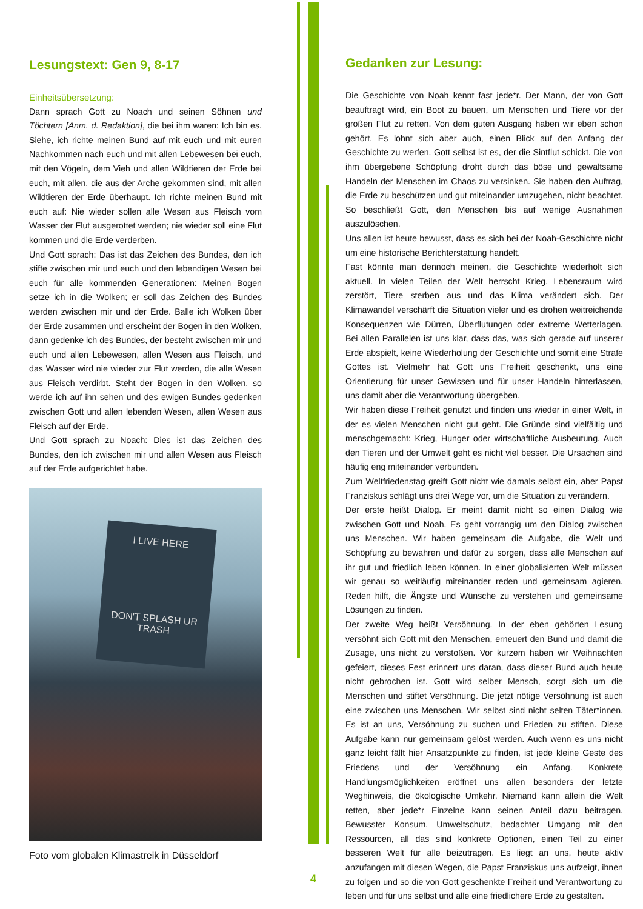Lesungstext: Gen 9, 8-17
Einheitsübersetzung:
Dann sprach Gott zu Noach und seinen Söhnen und Töchtern [Anm. d. Redaktion], die bei ihm waren: Ich bin es. Siehe, ich richte meinen Bund auf mit euch und mit euren Nachkommen nach euch und mit allen Lebewesen bei euch, mit den Vögeln, dem Vieh und allen Wildtieren der Erde bei euch, mit allen, die aus der Arche gekommen sind, mit allen Wildtieren der Erde überhaupt. Ich richte meinen Bund mit euch auf: Nie wieder sollen alle Wesen aus Fleisch vom Wasser der Flut ausgerottet werden; nie wieder soll eine Flut kommen und die Erde verderben.
Und Gott sprach: Das ist das Zeichen des Bundes, den ich stifte zwischen mir und euch und den lebendigen Wesen bei euch für alle kommenden Generationen: Meinen Bogen setze ich in die Wolken; er soll das Zeichen des Bundes werden zwischen mir und der Erde. Balle ich Wolken über der Erde zusammen und erscheint der Bogen in den Wolken, dann gedenke ich des Bundes, der besteht zwischen mir und euch und allen Lebewesen, allen Wesen aus Fleisch, und das Wasser wird nie wieder zur Flut werden, die alle Wesen aus Fleisch verdirbt. Steht der Bogen in den Wolken, so werde ich auf ihn sehen und des ewigen Bundes gedenken zwischen Gott und allen lebenden Wesen, allen Wesen aus Fleisch auf der Erde.
Und Gott sprach zu Noach: Dies ist das Zeichen des Bundes, den ich zwischen mir und allen Wesen aus Fleisch auf der Erde aufgerichtet habe.
I LIVE HERE
DON'T SPLASH UR TRASH
Foto vom globalen Klimastreik in Düsseldorf
Gedanken zur Lesung:
Die Geschichte von Noah kennt fast jede*r. Der Mann, der von Gott beauftragt wird, ein Boot zu bauen, um Menschen und Tiere vor der großen Flut zu retten. Von dem guten Ausgang haben wir eben schon gehört. Es lohnt sich aber auch, einen Blick auf den Anfang der Geschichte zu werfen. Gott selbst ist es, der die Sintflut schickt. Die von ihm übergebene Schöpfung droht durch das böse und gewaltsame Handeln der Menschen im Chaos zu versinken. Sie haben den Auftrag, die Erde zu beschützen und gut miteinander umzugehen, nicht beachtet. So beschließt Gott, den Menschen bis auf wenige Ausnahmen auszulöschen.
Uns allen ist heute bewusst, dass es sich bei der Noah-Geschichte nicht um eine historische Berichterstattung handelt.
Fast könnte man dennoch meinen, die Geschichte wiederholt sich aktuell. In vielen Teilen der Welt herrscht Krieg, Lebensraum wird zerstört, Tiere sterben aus und das Klima verändert sich. Der Klimawandel verschärft die Situation vieler und es drohen weitreichende Konsequenzen wie Dürren, Überflutungen oder extreme Wetterlagen. Bei allen Parallelen ist uns klar, dass das, was sich gerade auf unserer Erde abspielt, keine Wiederholung der Geschichte und somit eine Strafe Gottes ist. Vielmehr hat Gott uns Freiheit geschenkt, uns eine Orientierung für unser Gewissen und für unser Handeln hinterlassen, uns damit aber die Verantwortung übergeben.
Wir haben diese Freiheit genutzt und finden uns wieder in einer Welt, in der es vielen Menschen nicht gut geht. Die Gründe sind vielfältig und menschgemacht: Krieg, Hunger oder wirtschaftliche Ausbeutung. Auch den Tieren und der Umwelt geht es nicht viel besser. Die Ursachen sind häufig eng miteinander verbunden.
Zum Weltfriedenstag greift Gott nicht wie damals selbst ein, aber Papst Franziskus schlägt uns drei Wege vor, um die Situation zu verändern.
Der erste heißt Dialog. Er meint damit nicht so einen Dialog wie zwischen Gott und Noah. Es geht vorrangig um den Dialog zwischen uns Menschen. Wir haben gemeinsam die Aufgabe, die Welt und Schöpfung zu bewahren und dafür zu sorgen, dass alle Menschen auf ihr gut und friedlich leben können. In einer globalisierten Welt müssen wir genau so weitläufig miteinander reden und gemeinsam agieren. Reden hilft, die Ängste und Wünsche zu verstehen und gemeinsame Lösungen zu finden.
Der zweite Weg heißt Versöhnung. In der eben gehörten Lesung versöhnt sich Gott mit den Menschen, erneuert den Bund und damit die Zusage, uns nicht zu verstoßen. Vor kurzem haben wir Weihnachten gefeiert, dieses Fest erinnert uns daran, dass dieser Bund auch heute nicht gebrochen ist. Gott wird selber Mensch, sorgt sich um die Menschen und stiftet Versöhnung. Die jetzt nötige Versöhnung ist auch eine zwischen uns Menschen. Wir selbst sind nicht selten Täter*innen. Es ist an uns, Versöhnung zu suchen und Frieden zu stiften. Diese Aufgabe kann nur gemeinsam gelöst werden. Auch wenn es uns nicht ganz leicht fällt hier Ansatzpunkte zu finden, ist jede kleine Geste des Friedens und der Versöhnung ein Anfang. Konkrete Handlungsmöglichkeiten eröffnet uns allen besonders der letzte Weghinweis, die ökologische Umkehr. Niemand kann allein die Welt retten, aber jede*r Einzelne kann seinen Anteil dazu beitragen. Bewusster Konsum, Umweltschutz, bedachter Umgang mit den Ressourcen, all das sind konkrete Optionen, einen Teil zu einer besseren Welt für alle beizutragen. Es liegt an uns, heute aktiv anzufangen mit diesen Wegen, die Papst Franziskus uns aufzeigt, ihnen zu folgen und so die von Gott geschenkte Freiheit und Verantwortung zu leben und für uns selbst und alle eine friedlichere Erde zu gestalten.
4